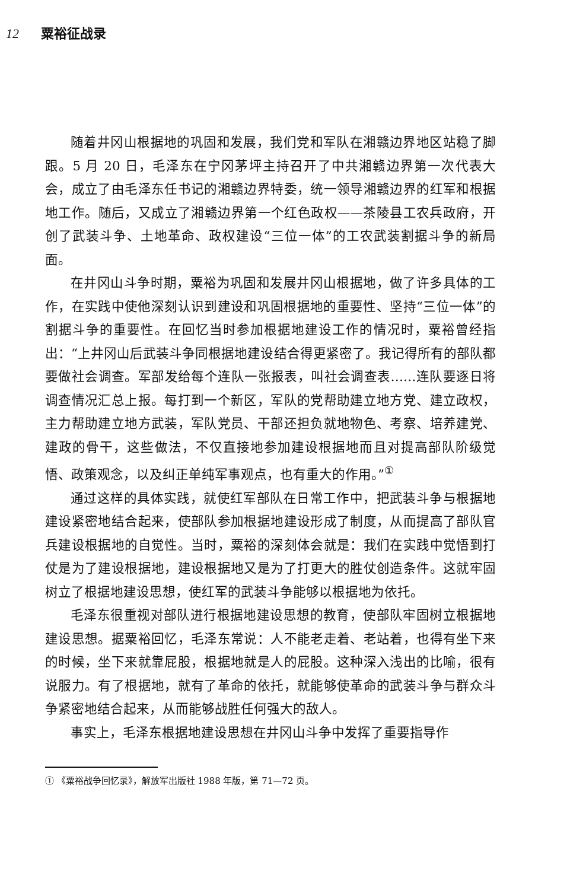12 粟裕征战录
随着井冈山根据地的巩固和发展，我们党和军队在湘赣边界地区站稳了脚跟。5 月 20 日，毛泽东在宁冈茅坪主持召开了中共湘赣边界第一次代表大会，成立了由毛泽东任书记的湘赣边界特委，统一领导湘赣边界的红军和根据地工作。随后，又成立了湘赣边界第一个红色政权——茶陵县工农兵政府，开创了武装斗争、土地革命、政权建设“三位一体”的工农武装割据斗争的新局面。
在井冈山斗争时期，粟裕为巩固和发展井冈山根据地，做了许多具体的工作，在实践中使他深刻认识到建设和巩固根据地的重要性、坚持“三位一体”的割据斗争的重要性。在回忆当时参加根据地建设工作的情况时，粟裕曾经指出：“上井冈山后武装斗争同根据地建设结合得更紧密了。我记得所有的部队都要做社会调查。军部发给每个连队一张报表，叫社会调查表……连队要逐日将调查情况汇总上报。每打到一个新区，军队的党帮助建立地方党、建立政权，主力帮助建立地方武装，军队党员、干部还担负就地物色、考察、培养建党、建政的骨干，这些做法，不仅直接地参加建设根据地而且对提高部队阶级觉悟、政策观念，以及纠正单纯军事观点，也有重大的作用。”<sup>①</sup>
通过这样的具体实践，就使红军部队在日常工作中，把武装斗争与根据地建设紧密地结合起来，使部队参加根据地建设形成了制度，从而提高了部队官兵建设根据地的自觉性。当时，粟裕的深刻体会就是：我们在实践中觉悟到打仗是为了建设根据地，建设根据地又是为了打更大的胜仗创造条件。这就牢固树立了根据地建设思想，使红军的武装斗争能够以根据地为依托。
毛泽东很重视对部队进行根据地建设思想的教育，使部队牢固树立根据地建设思想。据粟裕回忆，毛泽东常说：人不能老走着、老站着，也得有坐下来的时候，坐下来就靠屁股，根据地就是人的屁股。这种深入浅出的比喻，很有说服力。有了根据地，就有了革命的依托，就能够使革命的武装斗争与群众斗争紧密地结合起来，从而能够战胜任何强大的敌人。
事实上，毛泽东根据地建设思想在井冈山斗争中发挥了重要指导作
① 《粟裕战争回忆录》，解放军出版社 1988 年版，第 71—72 页。